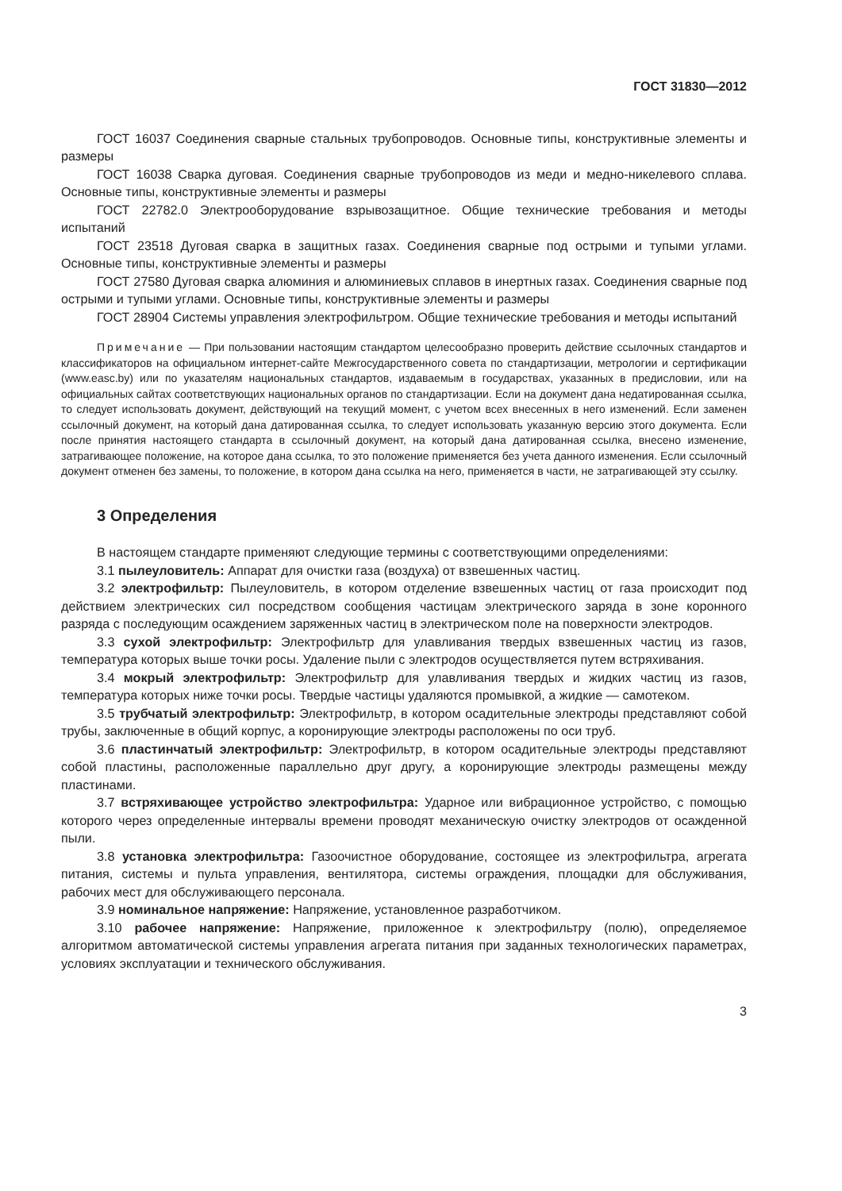ГОСТ 31830—2012
ГОСТ 16037 Соединения сварные стальных трубопроводов. Основные типы, конструктивные элементы и размеры
ГОСТ 16038 Сварка дуговая. Соединения сварные трубопроводов из меди и медно-никелевого сплава. Основные типы, конструктивные элементы и размеры
ГОСТ 22782.0 Электрооборудование взрывозащитное. Общие технические требования и методы испытаний
ГОСТ 23518 Дуговая сварка в защитных газах. Соединения сварные под острыми и тупыми углами. Основные типы, конструктивные элементы и размеры
ГОСТ 27580 Дуговая сварка алюминия и алюминиевых сплавов в инертных газах. Соединения сварные под острыми и тупыми углами. Основные типы, конструктивные элементы и размеры
ГОСТ 28904 Системы управления электрофильтром. Общие технические требования и методы испытаний
Примечание — При пользовании настоящим стандартом целесообразно проверить действие ссылочных стандартов и классификаторов на официальном интернет-сайте Межгосударственного совета по стандартизации, метрологии и сертификации (www.easc.by) или по указателям национальных стандартов, издаваемым в государствах, указанных в предисловии, или на официальных сайтах соответствующих национальных органов по стандартизации. Если на документ дана недатированная ссылка, то следует использовать документ, действующий на текущий момент, с учетом всех внесенных в него изменений. Если заменен ссылочный документ, на который дана датированная ссылка, то следует использовать указанную версию этого документа. Если после принятия настоящего стандарта в ссылочный документ, на который дана датированная ссылка, внесено изменение, затрагивающее положение, на которое дана ссылка, то это положение применяется без учета данного изменения. Если ссылочный документ отменен без замены, то положение, в котором дана ссылка на него, применяется в части, не затрагивающей эту ссылку.
3 Определения
В настоящем стандарте применяют следующие термины с соответствующими определениями:
3.1 пылеуловитель: Аппарат для очистки газа (воздуха) от взвешенных частиц.
3.2 электрофильтр: Пылеуловитель, в котором отделение взвешенных частиц от газа происходит под действием электрических сил посредством сообщения частицам электрического заряда в зоне коронного разряда с последующим осаждением заряженных частиц в электрическом поле на поверхности электродов.
3.3 сухой электрофильтр: Электрофильтр для улавливания твердых взвешенных частиц из газов, температура которых выше точки росы. Удаление пыли с электродов осуществляется путем встряхивания.
3.4 мокрый электрофильтр: Электрофильтр для улавливания твердых и жидких частиц из газов, температура которых ниже точки росы. Твердые частицы удаляются промывкой, а жидкие — самотеком.
3.5 трубчатый электрофильтр: Электрофильтр, в котором осадительные электроды представляют собой трубы, заключенные в общий корпус, а коронирующие электроды расположены по оси труб.
3.6 пластинчатый электрофильтр: Электрофильтр, в котором осадительные электроды представляют собой пластины, расположенные параллельно друг другу, а коронирующие электроды размещены между пластинами.
3.7 встряхивающее устройство электрофильтра: Ударное или вибрационное устройство, с помощью которого через определенные интервалы времени проводят механическую очистку электродов от осажденной пыли.
3.8 установка электрофильтра: Газоочистное оборудование, состоящее из электрофильтра, агрегата питания, системы и пульта управления, вентилятора, системы ограждения, площадки для обслуживания, рабочих мест для обслуживающего персонала.
3.9 номинальное напряжение: Напряжение, установленное разработчиком.
3.10 рабочее напряжение: Напряжение, приложенное к электрофильтру (полю), определяемое алгоритмом автоматической системы управления агрегата питания при заданных технологических параметрах, условиях эксплуатации и технического обслуживания.
3